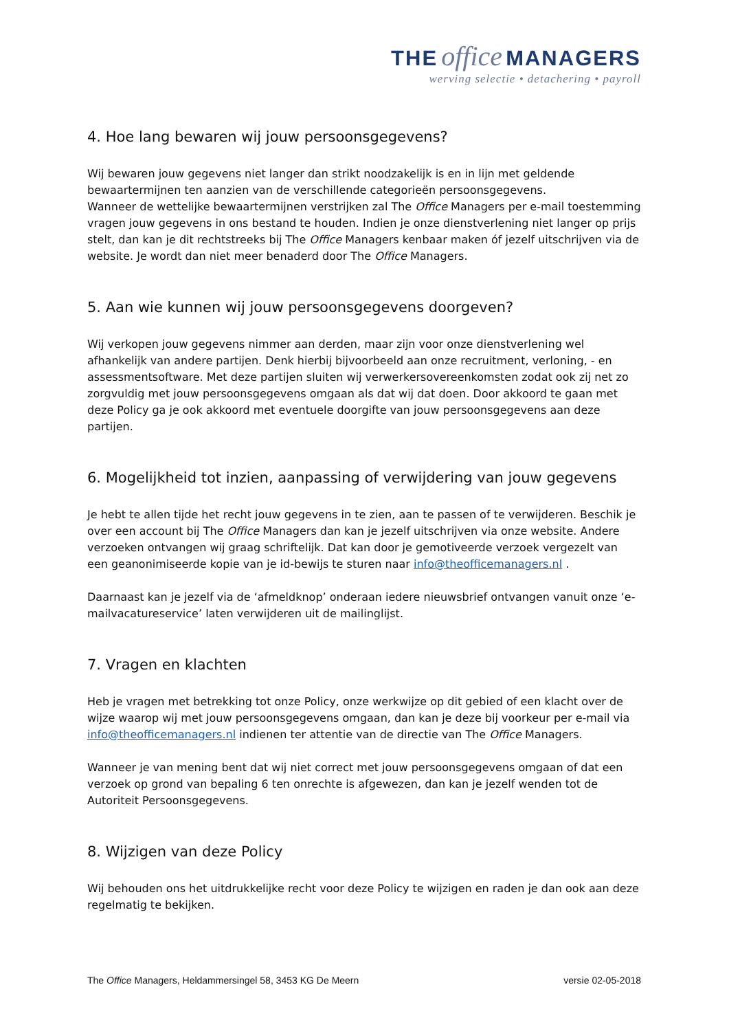THE office MANAGERS
werving selectie • detachering • payroll
4. Hoe lang bewaren wij jouw persoonsgegevens?
Wij bewaren jouw gegevens niet langer dan strikt noodzakelijk is en in lijn met geldende bewaartermijnen ten aanzien van de verschillende categorieën persoonsgegevens.
Wanneer de wettelijke bewaartermijnen verstrijken zal The Office Managers per e-mail toestemming vragen jouw gegevens in ons bestand te houden. Indien je onze dienstverlening niet langer op prijs stelt, dan kan je dit rechtstreeks bij The Office Managers kenbaar maken óf jezelf uitschrijven via de website. Je wordt dan niet meer benaderd door The Office Managers.
5. Aan wie kunnen wij jouw persoonsgegevens doorgeven?
Wij verkopen jouw gegevens nimmer aan derden, maar zijn voor onze dienstverlening wel afhankelijk van andere partijen. Denk hierbij bijvoorbeeld aan onze recruitment, verloning, - en assessmentsoftware. Met deze partijen sluiten wij verwerkersovereenkomsten zodat ook zij net zo zorgvuldig met jouw persoonsgegevens omgaan als dat wij dat doen. Door akkoord te gaan met deze Policy ga je ook akkoord met eventuele doorgifte van jouw persoonsgegevens aan deze partijen.
6. Mogelijkheid tot inzien, aanpassing of verwijdering van jouw gegevens
Je hebt te allen tijde het recht jouw gegevens in te zien, aan te passen of te verwijderen. Beschik je over een account bij The Office Managers dan kan je jezelf uitschrijven via onze website. Andere verzoeken ontvangen wij graag schriftelijk. Dat kan door je gemotiveerde verzoek vergezelt van een geanonimiseerde kopie van je id-bewijs te sturen naar info@theofficemanagers.nl .
Daarnaast kan je jezelf via de ‘afmeldknop’ onderaan iedere nieuwsbrief ontvangen vanuit onze ‘e-mailvacatureservice’ laten verwijderen uit de mailinglijst.
7. Vragen en klachten
Heb je vragen met betrekking tot onze Policy, onze werkwijze op dit gebied of een klacht over de wijze waarop wij met jouw persoonsgegevens omgaan, dan kan je deze bij voorkeur per e-mail via info@theofficemanagers.nl indienen ter attentie van de directie van The Office Managers.
Wanneer je van mening bent dat wij niet correct met jouw persoonsgegevens omgaan of dat een verzoek op grond van bepaling 6 ten onrechte is afgewezen, dan kan je jezelf wenden tot de Autoriteit Persoonsgegevens.
8. Wijzigen van deze Policy
Wij behouden ons het uitdrukkelijke recht voor deze Policy te wijzigen en raden je dan ook aan deze regelmatig te bekijken.
The Office Managers, Heldammersingel 58, 3453 KG De Meern versie 02-05-2018